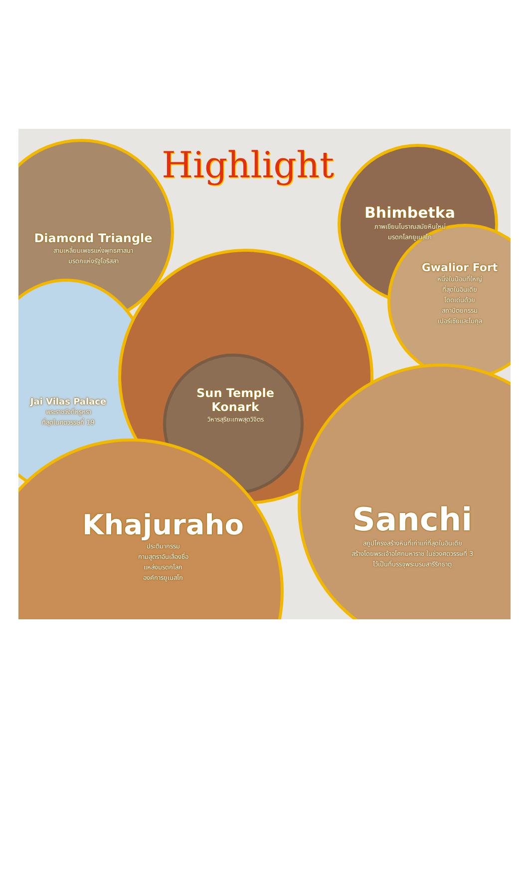Highlight
Diamond Triangle
สามเหลี่ยมเพชรแห่งพุทธศาสนา
มรดกแห่งรัฐโอริสสา
Bhimbetka
ภาพเขียนโบราณสมัยหินใหม่
มรดกโลกยูเนสโก
Gwalior Fort
หนึ่งในป้อมที่ใหญ่
ที่สุดในอินเดีย
โดดเด่นด้วย
สถาปัตยกรรม
เปอร์เซียและโมกุล
Jai Vilas Palace
พระราชวังที่หรูหรา
ที่สุดในศตวรรษที่ 19
Sun Temple
Konark
วิหารสุริยะเทพสุดวิจิตร
Khajuraho
ประติมากรรม
กามสูตราอันเลื่องชื่อ
แหล่งมรดกโลก
องค์การยูเนสโก
Sanchi
สถูปโครงสร้างหินที่เก่าแก่ที่สุดในอินเดีย
สร้างโดยพระเจ้าอโศกมหาราช ในช่วงศตวรรษที่ 3
ไว้เป็นที่บรรจุพระบรมสารีริกธาตุ